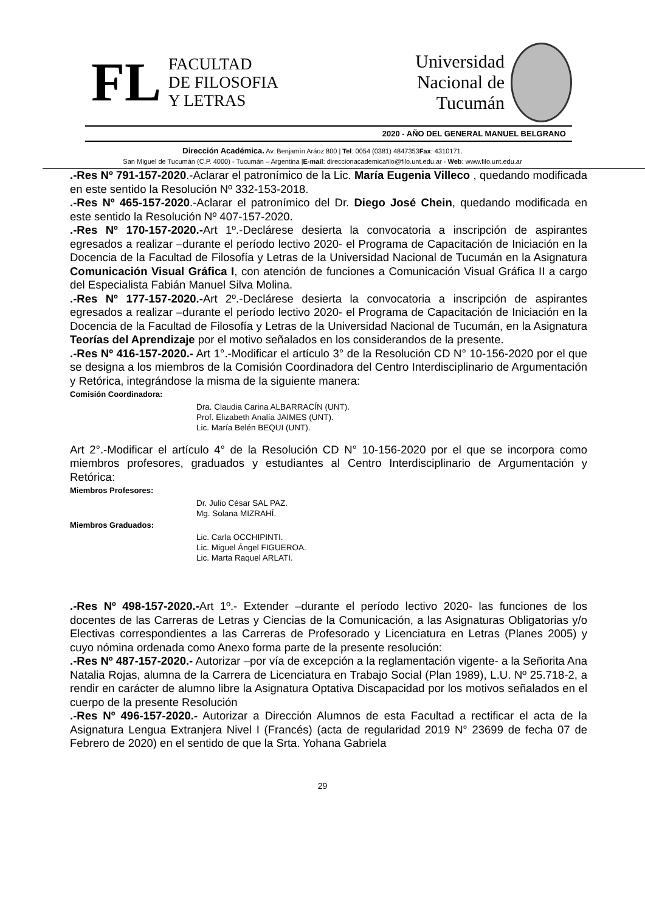FL
FACULTAD
DE FILOSOFIA
Y LETRAS
Universidad
Nacional de
Tucumán
2020 - AÑO DEL GENERAL MANUEL BELGRANO
Dirección Académica. Av. Benjamín Aráoz 800 | Tel: 0054 (0381) 4847353Fax: 4310171.
San Miguel de Tucumán (C.P. 4000) - Tucumán – Argentina |E-mail: direccionacademicafilo@filo.unt.edu.ar - Web: www.filo.unt.edu.ar
.-Res Nº 791-157-2020.-Aclarar el patronímico de la Lic. María Eugenia Villeco , quedando modificada en este sentido la Resolución Nº 332-153-2018.
.-Res Nº 465-157-2020.-Aclarar el patronímico del Dr. Diego José Chein, quedando modificada en este sentido la Resolución Nº 407-157-2020.
.-Res Nº 170-157-2020.-Art 1º.-Declárese desierta la convocatoria a inscripción de aspirantes egresados a realizar –durante el período lectivo 2020- el Programa de Capacitación de Iniciación en la Docencia de la Facultad de Filosofía y Letras de la Universidad Nacional de Tucumán en la Asignatura Comunicación Visual Gráfica I, con atención de funciones a Comunicación Visual Gráfica II a cargo del Especialista Fabián Manuel Silva Molina.
.-Res Nº 177-157-2020.-Art 2º.-Declárese desierta la convocatoria a inscripción de aspirantes egresados a realizar –durante el período lectivo 2020- el Programa de Capacitación de Iniciación en la Docencia de la Facultad de Filosofía y Letras de la Universidad Nacional de Tucumán, en la Asignatura Teorías del Aprendizaje por el motivo señalados en los considerandos de la presente.
.-Res Nº 416-157-2020.- Art 1°.-Modificar el artículo 3° de la Resolución CD N° 10-156-2020 por el que se designa a los miembros de la Comisión Coordinadora del Centro Interdisciplinario de Argumentación y Retórica, integrándose la misma de la siguiente manera:
Comisión Coordinadora:
Dra. Claudia Carina ALBARRACÍN (UNT).
Prof. Elizabeth Analía JAIMES (UNT).
Lic. María Belén BEQUI (UNT).
Art 2°.-Modificar el artículo 4° de la Resolución CD N° 10-156-2020 por el que se incorpora como miembros profesores, graduados y estudiantes al Centro Interdisciplinario de Argumentación y Retórica:
Miembros Profesores:
Dr. Julio César SAL PAZ.
Mg. Solana MIZRAHÍ.
Miembros Graduados:
Lic. Carla OCCHIPINTI.
Lic. Miguel Ángel FIGUEROA.
Lic. Marta Raquel ARLATI.
.-Res Nº 498-157-2020.-Art 1º.- Extender –durante el período lectivo 2020- las funciones de los docentes de las Carreras de Letras y Ciencias de la Comunicación, a las Asignaturas Obligatorias y/o Electivas correspondientes a las Carreras de Profesorado y Licenciatura en Letras (Planes 2005) y cuyo nómina ordenada como Anexo forma parte de la presente resolución:
.-Res Nº 487-157-2020.- Autorizar –por vía de excepción a la reglamentación vigente- a la Señorita Ana Natalia Rojas, alumna de la Carrera de Licenciatura en Trabajo Social (Plan 1989), L.U. Nº 25.718-2, a rendir en carácter de alumno libre la Asignatura Optativa Discapacidad por los motivos señalados en el cuerpo de la presente Resolución
.-Res Nº 496-157-2020.- Autorizar a Dirección Alumnos de esta Facultad a rectificar el acta de la Asignatura Lengua Extranjera Nivel I (Francés) (acta de regularidad 2019 N° 23699 de fecha 07 de Febrero de 2020) en el sentido de que la Srta. Yohana Gabriela
29